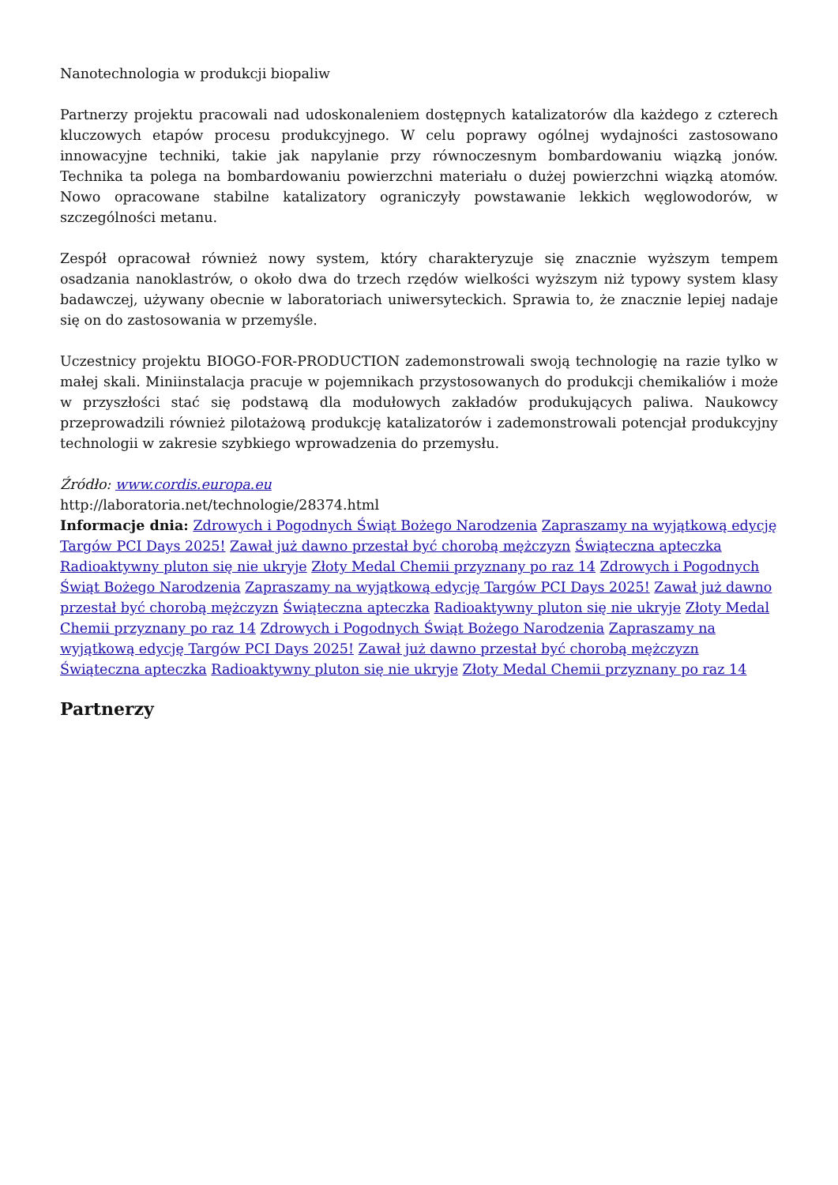Nanotechnologia w produkcji biopaliw
Partnerzy projektu pracowali nad udoskonaleniem dostępnych katalizatorów dla każdego z czterech kluczowych etapów procesu produkcyjnego. W celu poprawy ogólnej wydajności zastosowano innowacyjne techniki, takie jak napylanie przy równoczesnym bombardowaniu wiązką jonów. Technika ta polega na bombardowaniu powierzchni materiału o dużej powierzchni wiązką atomów. Nowo opracowane stabilne katalizatory ograniczyły powstawanie lekkich węglowodorów, w szczególności metanu.
Zespół opracował również nowy system, który charakteryzuje się znacznie wyższym tempem osadzania nanoklastrów, o około dwa do trzech rzędów wielkości wyższym niż typowy system klasy badawczej, używany obecnie w laboratoriach uniwersyteckich. Sprawia to, że znacznie lepiej nadaje się on do zastosowania w przemyśle.
Uczestnicy projektu BIOGO-FOR-PRODUCTION zademonstrowali swoją technologię na razie tylko w małej skali. Miniinstalacja pracuje w pojemnikach przystosowanych do produkcji chemikaliów i może w przyszłości stać się podstawą dla modułowych zakładów produkujących paliwa. Naukowcy przeprowadzili również pilotażową produkcję katalizatorów i zademonstrowali potencjał produkcyjny technologii w zakresie szybkiego wprowadzenia do przemysłu.
Źródło: www.cordis.europa.eu
http://laboratoria.net/technologie/28374.html
Informacje dnia: Zdrowych i Pogodnych Świąt Bożego Narodzenia Zapraszamy na wyjątkową edycję Targów PCI Days 2025! Zawał już dawno przestał być chorobą mężczyzn Świąteczna apteczka Radioaktywny pluton się nie ukryje Złoty Medal Chemii przyznany po raz 14 Zdrowych i Pogodnych Świąt Bożego Narodzenia Zapraszamy na wyjątkową edycję Targów PCI Days 2025! Zawał już dawno przestał być chorobą mężczyzn Świąteczna apteczka Radioaktywny pluton się nie ukryje Złoty Medal Chemii przyznany po raz 14 Zdrowych i Pogodnych Świąt Bożego Narodzenia Zapraszamy na wyjątkową edycję Targów PCI Days 2025! Zawał już dawno przestał być chorobą mężczyzn Świąteczna apteczka Radioaktywny pluton się nie ukryje Złoty Medal Chemii przyznany po raz 14
Partnerzy